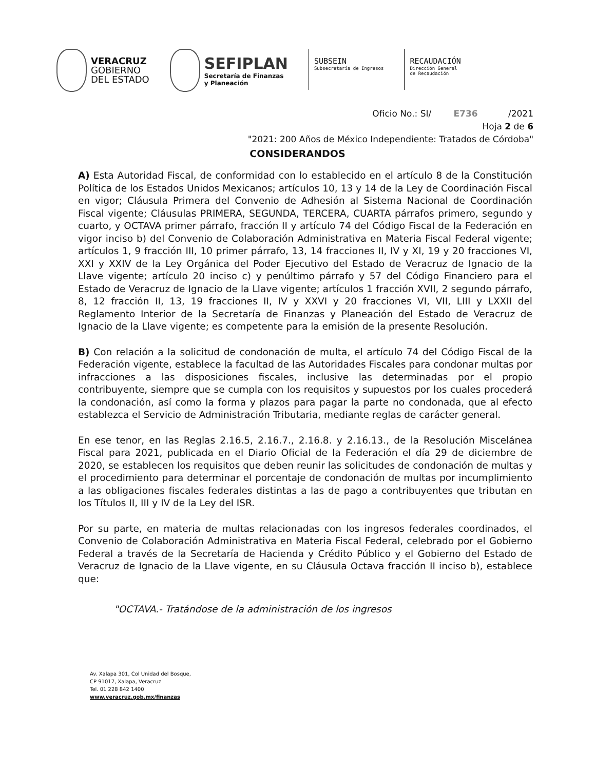VERACRUZ
GOBIERNO
DEL ESTADO
SEFIPLAN
Secretaría de Finanzas
y Planeación
SUBSEIN
Subsecretaría de Ingresos
RECAUDACIÓN
Dirección General
de Recaudación
Oficio No.: SI/ E736 /2021
Hoja 2 de 6
"2021: 200 Años de México Independiente: Tratados de Córdoba"
CONSIDERANDOS
A) Esta Autoridad Fiscal, de conformidad con lo establecido en el artículo 8 de la Constitución Política de los Estados Unidos Mexicanos; artículos 10, 13 y 14 de la Ley de Coordinación Fiscal en vigor; Cláusula Primera del Convenio de Adhesión al Sistema Nacional de Coordinación Fiscal vigente; Cláusulas PRIMERA, SEGUNDA, TERCERA, CUARTA párrafos primero, segundo y cuarto, y OCTAVA primer párrafo, fracción II y artículo 74 del Código Fiscal de la Federación en vigor inciso b) del Convenio de Colaboración Administrativa en Materia Fiscal Federal vigente; artículos 1, 9 fracción III, 10 primer párrafo, 13, 14 fracciones II, IV y XI, 19 y 20 fracciones VI, XXI y XXIV de la Ley Orgánica del Poder Ejecutivo del Estado de Veracruz de Ignacio de la Llave vigente; artículo 20 inciso c) y penúltimo párrafo y 57 del Código Financiero para el Estado de Veracruz de Ignacio de la Llave vigente; artículos 1 fracción XVII, 2 segundo párrafo, 8, 12 fracción II, 13, 19 fracciones II, IV y XXVI y 20 fracciones VI, VII, LIII y LXXII del Reglamento Interior de la Secretaría de Finanzas y Planeación del Estado de Veracruz de Ignacio de la Llave vigente; es competente para la emisión de la presente Resolución.
B) Con relación a la solicitud de condonación de multa, el artículo 74 del Código Fiscal de la Federación vigente, establece la facultad de las Autoridades Fiscales para condonar multas por infracciones a las disposiciones fiscales, inclusive las determinadas por el propio contribuyente, siempre que se cumpla con los requisitos y supuestos por los cuales procederá la condonación, así como la forma y plazos para pagar la parte no condonada, que al efecto establezca el Servicio de Administración Tributaria, mediante reglas de carácter general.
En ese tenor, en las Reglas 2.16.5, 2.16.7., 2.16.8. y 2.16.13., de la Resolución Miscelánea Fiscal para 2021, publicada en el Diario Oficial de la Federación el día 29 de diciembre de 2020, se establecen los requisitos que deben reunir las solicitudes de condonación de multas y el procedimiento para determinar el porcentaje de condonación de multas por incumplimiento a las obligaciones fiscales federales distintas a las de pago a contribuyentes que tributan en los Títulos II, III y IV de la Ley del ISR.
Por su parte, en materia de multas relacionadas con los ingresos federales coordinados, el Convenio de Colaboración Administrativa en Materia Fiscal Federal, celebrado por el Gobierno Federal a través de la Secretaría de Hacienda y Crédito Público y el Gobierno del Estado de Veracruz de Ignacio de la Llave vigente, en su Cláusula Octava fracción II inciso b), establece que:
"OCTAVA.- Tratándose de la administración de los ingresos
Av. Xalapa 301, Col Unidad del Bosque,
CP 91017, Xalapa, Veracruz
Tel. 01 228 842 1400
www.veracruz.gob.mx/finanzas